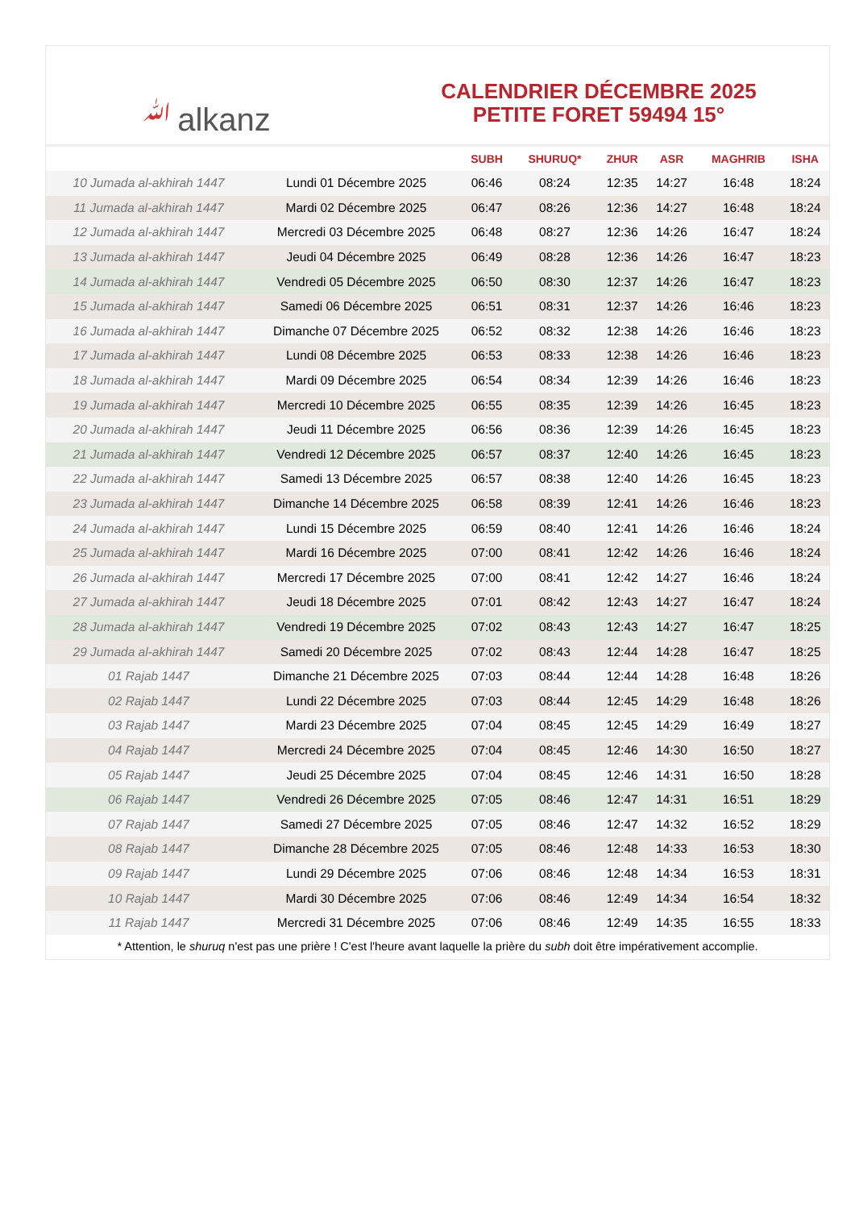ﷲalkanz
CALENDRIER DÉCEMBRE 2025
PETITE FORET 59494 15°
| | | SUBH | SHURUQ* | ZHUR | ASR | MAGHRIB | ISHA |
| --- | --- | --- | --- | --- | --- | --- | --- |
| 10 Jumada al-akhirah 1447 | Lundi 01 Décembre 2025 | 06:46 | 08:24 | 12:35 | 14:27 | 16:48 | 18:24 |
| 11 Jumada al-akhirah 1447 | Mardi 02 Décembre 2025 | 06:47 | 08:26 | 12:36 | 14:27 | 16:48 | 18:24 |
| 12 Jumada al-akhirah 1447 | Mercredi 03 Décembre 2025 | 06:48 | 08:27 | 12:36 | 14:26 | 16:47 | 18:24 |
| 13 Jumada al-akhirah 1447 | Jeudi 04 Décembre 2025 | 06:49 | 08:28 | 12:36 | 14:26 | 16:47 | 18:23 |
| 14 Jumada al-akhirah 1447 | Vendredi 05 Décembre 2025 | 06:50 | 08:30 | 12:37 | 14:26 | 16:47 | 18:23 |
| 15 Jumada al-akhirah 1447 | Samedi 06 Décembre 2025 | 06:51 | 08:31 | 12:37 | 14:26 | 16:46 | 18:23 |
| 16 Jumada al-akhirah 1447 | Dimanche 07 Décembre 2025 | 06:52 | 08:32 | 12:38 | 14:26 | 16:46 | 18:23 |
| 17 Jumada al-akhirah 1447 | Lundi 08 Décembre 2025 | 06:53 | 08:33 | 12:38 | 14:26 | 16:46 | 18:23 |
| 18 Jumada al-akhirah 1447 | Mardi 09 Décembre 2025 | 06:54 | 08:34 | 12:39 | 14:26 | 16:46 | 18:23 |
| 19 Jumada al-akhirah 1447 | Mercredi 10 Décembre 2025 | 06:55 | 08:35 | 12:39 | 14:26 | 16:45 | 18:23 |
| 20 Jumada al-akhirah 1447 | Jeudi 11 Décembre 2025 | 06:56 | 08:36 | 12:39 | 14:26 | 16:45 | 18:23 |
| 21 Jumada al-akhirah 1447 | Vendredi 12 Décembre 2025 | 06:57 | 08:37 | 12:40 | 14:26 | 16:45 | 18:23 |
| 22 Jumada al-akhirah 1447 | Samedi 13 Décembre 2025 | 06:57 | 08:38 | 12:40 | 14:26 | 16:45 | 18:23 |
| 23 Jumada al-akhirah 1447 | Dimanche 14 Décembre 2025 | 06:58 | 08:39 | 12:41 | 14:26 | 16:46 | 18:23 |
| 24 Jumada al-akhirah 1447 | Lundi 15 Décembre 2025 | 06:59 | 08:40 | 12:41 | 14:26 | 16:46 | 18:24 |
| 25 Jumada al-akhirah 1447 | Mardi 16 Décembre 2025 | 07:00 | 08:41 | 12:42 | 14:26 | 16:46 | 18:24 |
| 26 Jumada al-akhirah 1447 | Mercredi 17 Décembre 2025 | 07:00 | 08:41 | 12:42 | 14:27 | 16:46 | 18:24 |
| 27 Jumada al-akhirah 1447 | Jeudi 18 Décembre 2025 | 07:01 | 08:42 | 12:43 | 14:27 | 16:47 | 18:24 |
| 28 Jumada al-akhirah 1447 | Vendredi 19 Décembre 2025 | 07:02 | 08:43 | 12:43 | 14:27 | 16:47 | 18:25 |
| 29 Jumada al-akhirah 1447 | Samedi 20 Décembre 2025 | 07:02 | 08:43 | 12:44 | 14:28 | 16:47 | 18:25 |
| 01 Rajab 1447 | Dimanche 21 Décembre 2025 | 07:03 | 08:44 | 12:44 | 14:28 | 16:48 | 18:26 |
| 02 Rajab 1447 | Lundi 22 Décembre 2025 | 07:03 | 08:44 | 12:45 | 14:29 | 16:48 | 18:26 |
| 03 Rajab 1447 | Mardi 23 Décembre 2025 | 07:04 | 08:45 | 12:45 | 14:29 | 16:49 | 18:27 |
| 04 Rajab 1447 | Mercredi 24 Décembre 2025 | 07:04 | 08:45 | 12:46 | 14:30 | 16:50 | 18:27 |
| 05 Rajab 1447 | Jeudi 25 Décembre 2025 | 07:04 | 08:45 | 12:46 | 14:31 | 16:50 | 18:28 |
| 06 Rajab 1447 | Vendredi 26 Décembre 2025 | 07:05 | 08:46 | 12:47 | 14:31 | 16:51 | 18:29 |
| 07 Rajab 1447 | Samedi 27 Décembre 2025 | 07:05 | 08:46 | 12:47 | 14:32 | 16:52 | 18:29 |
| 08 Rajab 1447 | Dimanche 28 Décembre 2025 | 07:05 | 08:46 | 12:48 | 14:33 | 16:53 | 18:30 |
| 09 Rajab 1447 | Lundi 29 Décembre 2025 | 07:06 | 08:46 | 12:48 | 14:34 | 16:53 | 18:31 |
| 10 Rajab 1447 | Mardi 30 Décembre 2025 | 07:06 | 08:46 | 12:49 | 14:34 | 16:54 | 18:32 |
| 11 Rajab 1447 | Mercredi 31 Décembre 2025 | 07:06 | 08:46 | 12:49 | 14:35 | 16:55 | 18:33 |
* Attention, le shuruq n'est pas une prière ! C'est l'heure avant laquelle la prière du subh doit être impérativement accomplie.